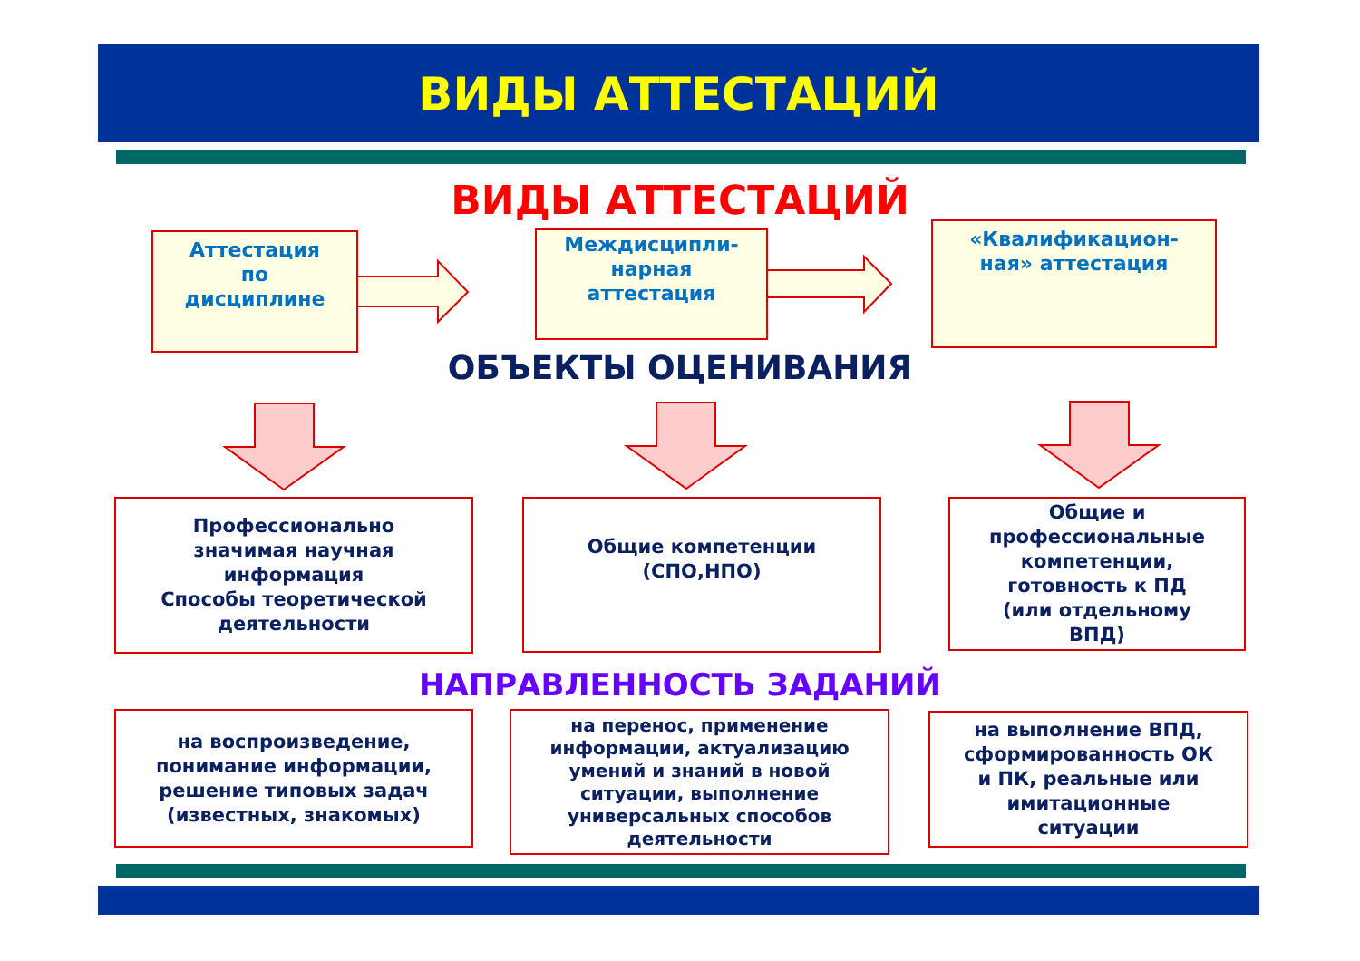ВИДЫ АТТЕСТАЦИЙ
ВИДЫ АТТЕСТАЦИЙ
Аттестация
по
дисциплине
Междисципли-
нарная
аттестация
«Квалификацион-
ная» аттестация
ОБЪЕКТЫ ОЦЕНИВАНИЯ
Профессионально
значимая научная
информация
Способы теоретической
деятельности
Общие компетенции
(СПО,НПО)
Общие и
профессиональные
компетенции,
готовность к ПД
(или отдельному
ВПД)
НАПРАВЛЕННОСТЬ ЗАДАНИЙ
на воспроизведение,
понимание информации,
решение типовых задач
(известных, знакомых)
на перенос, применение
информации, актуализацию
умений и знаний в новой
ситуации, выполнение
универсальных способов
деятельности
на выполнение ВПД,
сформированность ОК
и ПК, реальные или
имитационные
ситуации